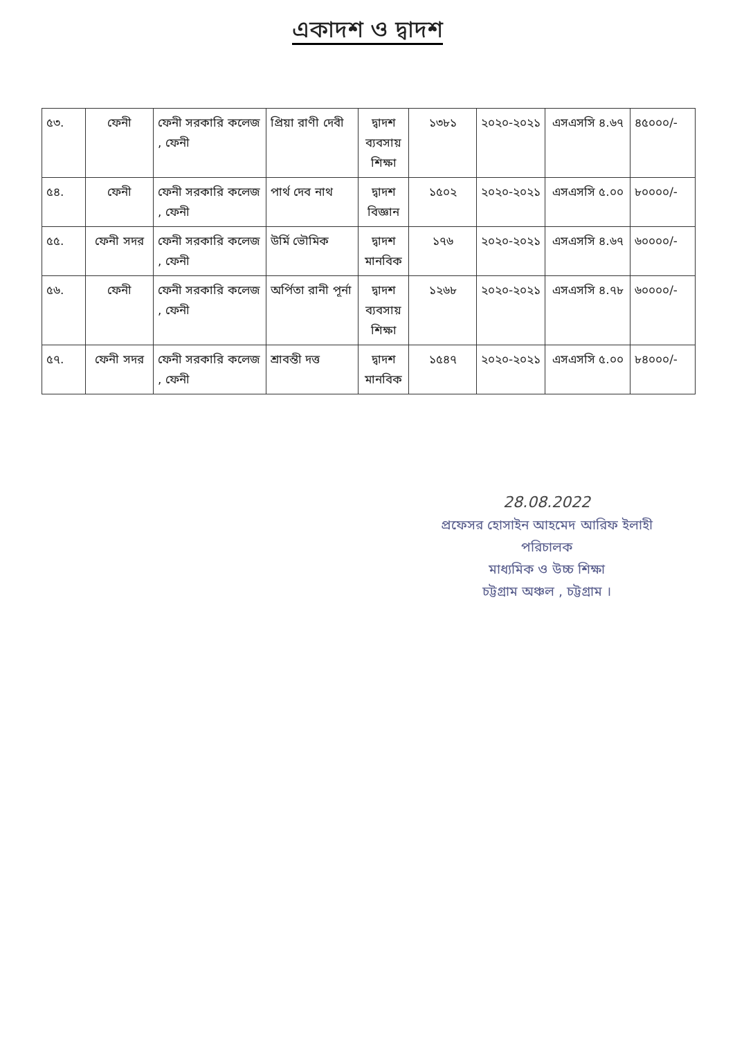একাদশ ও দ্বাদশ
| ৫৩. | ফেনী | ফেনী সরকারি কলেজ , ফেনী | প্রিয়া রাণী দেবী | দ্বাদশ ব্যবসায় শিক্ষা | ১৩৮১ | ২০২০-২০২১ | এসএসসি ৪.৬৭ | ৪৫০০০/- |
| ৫৪. | ফেনী | ফেনী সরকারি কলেজ , ফেনী | পার্থ দেব নাথ | দ্বাদশ বিজ্ঞান | ১৫০২ | ২০২০-২০২১ | এসএসসি ৫.০০ | ৮০০০০/- |
| ৫৫. | ফেনী সদর | ফেনী সরকারি কলেজ , ফেনী | উর্মি ভৌমিক | দ্বাদশ মানবিক | ১৭৬ | ২০২০-২০২১ | এসএসসি ৪.৬৭ | ৬০০০০/- |
| ৫৬. | ফেনী | ফেনী সরকারি কলেজ , ফেনী | অর্পিতা রানী পূর্না | দ্বাদশ ব্যবসায় শিক্ষা | ১২৬৮ | ২০২০-২০২১ | এসএসসি ৪.৭৮ | ৬০০০০/- |
| ৫৭. | ফেনী সদর | ফেনী সরকারি কলেজ , ফেনী | শ্রাবন্তী দত্ত | দ্বাদশ মানবিক | ১৫৪৭ | ২০২০-২০২১ | এসএসসি ৫.০০ | ৮৪০০০/- |
28.08.2022
প্রফেসর হোসাইন আহমেদ আরিফ ইলাহী
পরিচালক
মাধ্যমিক ও উচ্চ শিক্ষা
চট্টগ্রাম অঞ্চল , চট্টগ্রাম ।